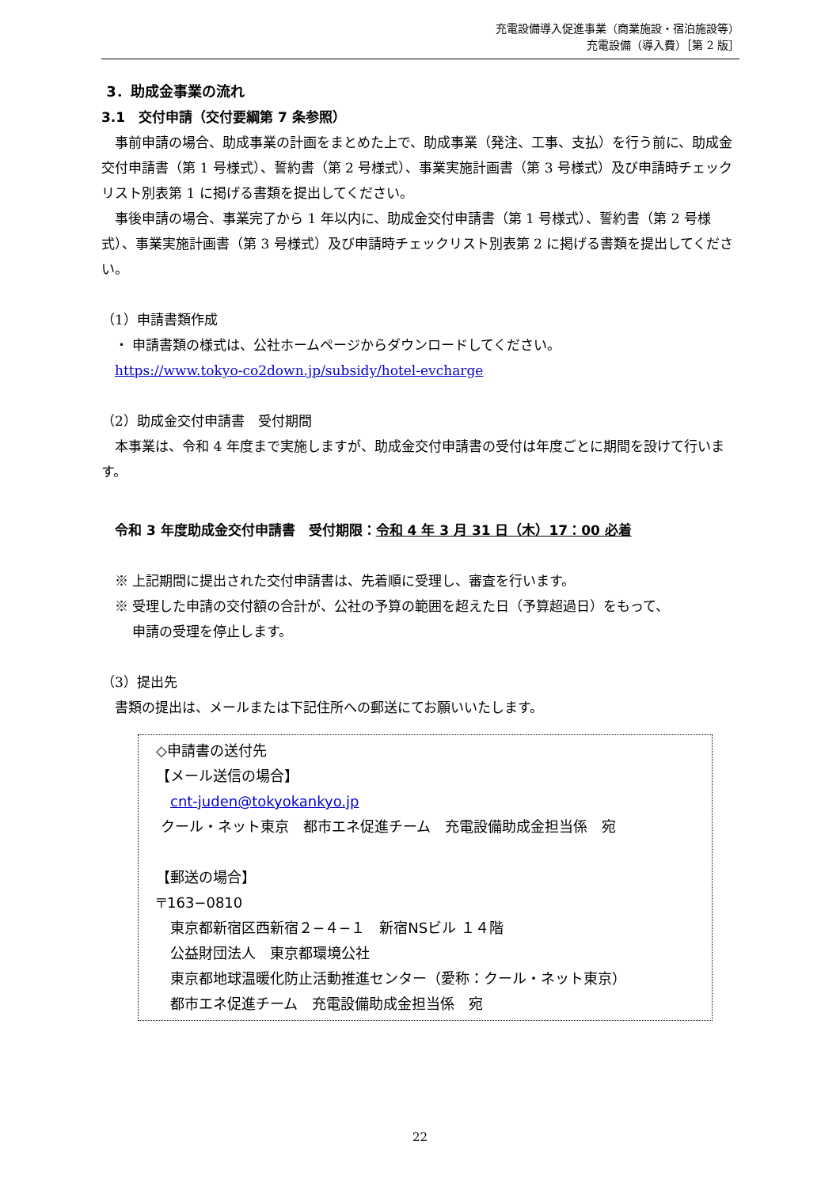充電設備導入促進事業（商業施設・宿泊施設等）
充電設備（導入費）［第 2 版］
3．助成金事業の流れ
3.1　交付申請（交付要綱第 7 条参照）
 事前申請の場合、助成事業の計画をまとめた上で、助成事業（発注、工事、支払）を行う前に、助成金交付申請書（第 1 号様式）、誓約書（第 2 号様式）、事業実施計画書（第 3 号様式）及び申請時チェックリスト別表第 1 に掲げる書類を提出してください。
 事後申請の場合、事業完了から 1 年以内に、助成金交付申請書（第 1 号様式）、誓約書（第 2 号様式）、事業実施計画書（第 3 号様式）及び申請時チェックリスト別表第 2 に掲げる書類を提出してください。
（1）申請書類作成
 ・ 申請書類の様式は、公社ホームページからダウンロードしてください。
 https://www.tokyo-co2down.jp/subsidy/hotel-evcharge
（2）助成金交付申請書　受付期間
 本事業は、令和 4 年度まで実施しますが、助成金交付申請書の受付は年度ごとに期間を設けて行います。
 令和 3 年度助成金交付申請書　受付期限：令和 4 年 3 月 31 日（木）17：00 必着
 ※ 上記期間に提出された交付申請書は、先着順に受理し、審査を行います。
 ※ 受理した申請の交付額の合計が、公社の予算の範囲を超えた日（予算超過日）をもって、
   申請の受理を停止します。
（3）提出先
 書類の提出は、メールまたは下記住所への郵送にてお願いいたします。
◇申請書の送付先
【メール送信の場合】
 cnt-juden@tokyokankyo.jp
クール・ネット東京　都市エネ促進チーム　充電設備助成金担当係　宛
【郵送の場合】
〒163−0810
 東京都新宿区西新宿２−４−１　新宿NSビル １４階
 公益財団法人　東京都環境公社
 東京都地球温暖化防止活動推進センター（愛称：クール・ネット東京）
 都市エネ促進チーム　充電設備助成金担当係　宛
22